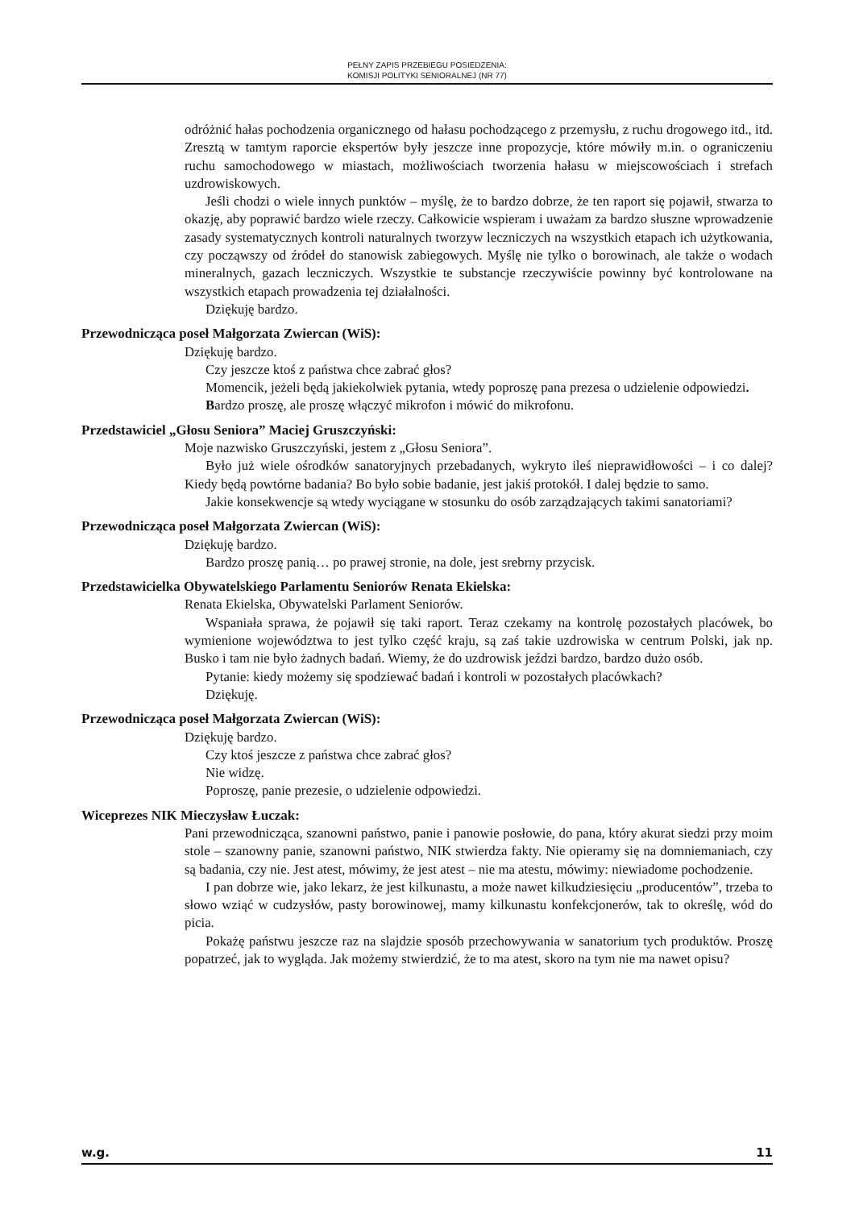PEŁNY ZAPIS PRZEBIEGU POSIEDZENIA:
KOMISJI POLITYKI SENIORALNEJ (NR 77)
odróżnić hałas pochodzenia organicznego od hałasu pochodzącego z przemysłu, z ruchu drogowego itd., itd. Zresztą w tamtym raporcie ekspertów były jeszcze inne propozycje, które mówiły m.in. o ograniczeniu ruchu samochodowego w miastach, możliwościach tworzenia hałasu w miejscowościach i strefach uzdrowiskowych.
Jeśli chodzi o wiele innych punktów – myślę, że to bardzo dobrze, że ten raport się pojawił, stwarza to okazję, aby poprawić bardzo wiele rzeczy. Całkowicie wspieram i uważam za bardzo słuszne wprowadzenie zasady systematycznych kontroli naturalnych tworzyw leczniczych na wszystkich etapach ich użytkowania, czy począwszy od źródeł do stanowisk zabiegowych. Myślę nie tylko o borowinach, ale także o wodach mineralnych, gazach leczniczych. Wszystkie te substancje rzeczywiście powinny być kontrolowane na wszystkich etapach prowadzenia tej działalności.
Dziękuję bardzo.
Przewodnicząca poseł Małgorzata Zwiercan (WiS):
Dziękuję bardzo.
Czy jeszcze ktoś z państwa chce zabrać głos?
Momencik, jeżeli będą jakiekolwiek pytania, wtedy poproszę pana prezesa o udzielenie odpowiedzi.
Bardzo proszę, ale proszę włączyć mikrofon i mówić do mikrofonu.
Przedstawiciel „Głosu Seniora” Maciej Gruszczyński:
Moje nazwisko Gruszczyński, jestem z „Głosu Seniora”.
Było już wiele ośrodków sanatoryjnych przebadanych, wykryto ileś nieprawidłowości – i co dalej? Kiedy będą powtórne badania? Bo było sobie badanie, jest jakiś protokół. I dalej będzie to samo.
Jakie konsekwencje są wtedy wyciągane w stosunku do osób zarządzających takimi sanatoriami?
Przewodnicząca poseł Małgorzata Zwiercan (WiS):
Dziękuję bardzo.
Bardzo proszę panią… po prawej stronie, na dole, jest srebrny przycisk.
Przedstawicielka Obywatelskiego Parlamentu Seniorów Renata Ekielska:
Renata Ekielska, Obywatelski Parlament Seniorów.
Wspaniała sprawa, że pojawił się taki raport. Teraz czekamy na kontrolę pozostałych placówek, bo wymienione województwa to jest tylko część kraju, są zaś takie uzdrowiska w centrum Polski, jak np. Busko i tam nie było żadnych badań. Wiemy, że do uzdrowisk jeździ bardzo, bardzo dużo osób.
Pytanie: kiedy możemy się spodziewać badań i kontroli w pozostałych placówkach?
Dziękuję.
Przewodnicząca poseł Małgorzata Zwiercan (WiS):
Dziękuję bardzo.
Czy ktoś jeszcze z państwa chce zabrać głos?
Nie widzę.
Poproszę, panie prezesie, o udzielenie odpowiedzi.
Wiceprezes NIK Mieczysław Łuczak:
Pani przewodnicząca, szanowni państwo, panie i panowie posłowie, do pana, który akurat siedzi przy moim stole – szanowny panie, szanowni państwo, NIK stwierdza fakty. Nie opieramy się na domniemaniach, czy są badania, czy nie. Jest atest, mówimy, że jest atest – nie ma atestu, mówimy: niewiadome pochodzenie.
I pan dobrze wie, jako lekarz, że jest kilkunastu, a może nawet kilkudziesięciu „producentów”, trzeba to słowo wziąć w cudzysłów, pasty borowinowej, mamy kilkunastu konfekcjonerów, tak to określę, wód do picia.
Pokażę państwu jeszcze raz na slajdzie sposób przechowywania w sanatorium tych produktów. Proszę popatrzeć, jak to wygląda. Jak możemy stwierdzić, że to ma atest, skoro na tym nie ma nawet opisu?
w.g. 11